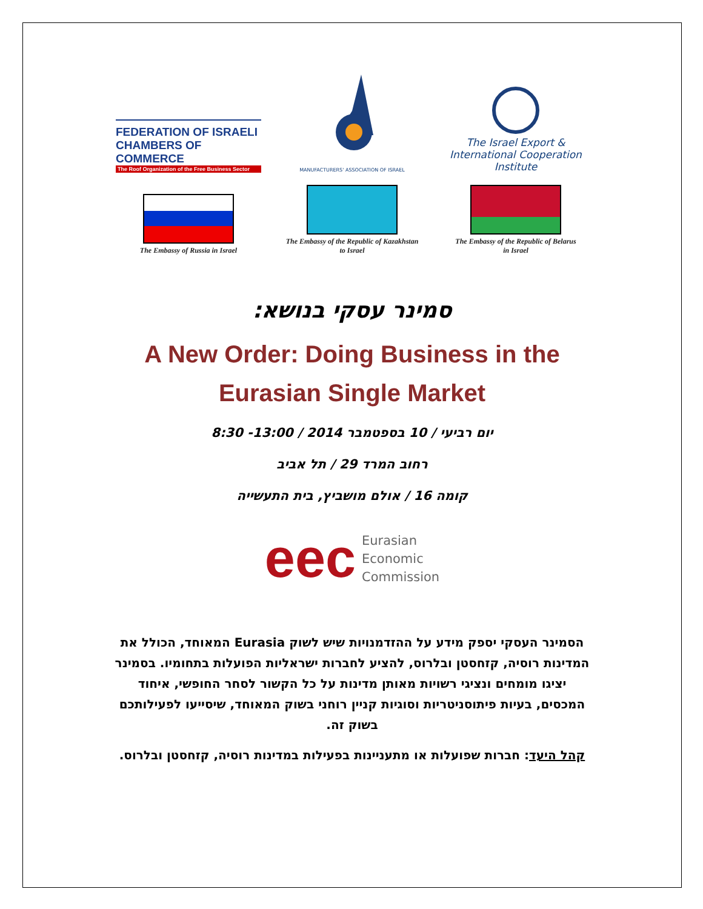FEDERATION OF ISRAELI
CHAMBERS OF COMMERCE
The Roof Organization of the Free Business Sector
MANUFACTURERS' ASSOCIATION OF ISRAEL
The Israel Export &
International Cooperation Institute
The Embassy of Russia in Israel
The Embassy of the Republic of Kazakhstan
to Israel
The Embassy of the Republic of Belarus
in Israel
סמינר עסקי בנושא:
A New Order: Doing Business in the
Eurasian Single Market
יום רביעי / 10 בספטמבר 2014 / 13:00- 8:30
רחוב המרד 29 / תל אביב
קומה 16 / אולם מושביץ, בית התעשייה
eec Eurasian
Economic
Commission
הסמינר העסקי יספק מידע על ההזדמנויות שיש לשוק Eurasia המאוחד, הכולל את המדינות רוסיה, קזחסטן ובלרוס, להציע לחברות ישראליות הפועלות בתחומיו. בסמינר יציגו מומחים ונציגי רשויות מאותן מדינות על כל הקשור לסחר החופשי, איחוד המכסים, בעיות פיתוסניטריות וסוגיות קניין רוחני בשוק המאוחד, שיסייעו לפעילותכם בשוק זה.
קהל היעד: חברות שפועלות או מתעניינות בפעילות במדינות רוסיה, קזחסטן ובלרוס.